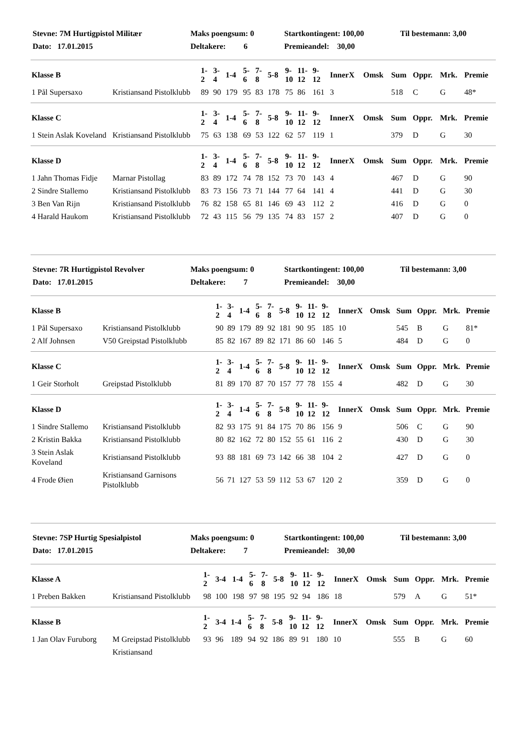| Stevne: 7M Hurtigpistol Militær | Maks poengsum: 0 | Startkontingent: 100,00 | Til bestemann: 3,00 |
| Dato: 17.01.2015 | Deltakere: 6 | Premieandel: 30,00 | |
| Klasse B | | 1- 2 | 3- 4 | 1-4 | 5- 6 | 7- 8 | 5-8 | 9- 10 | 11- 12 | 9- 12 | InnerX | Omsk | Sum | Oppr. | Mrk. | Premie |
| --- | --- | --- | --- | --- | --- | --- | --- | --- | --- | --- | --- | --- | --- | --- | --- | --- |
| 1 Pål Supersaxo | Kristiansand Pistolklubb | 89 | 90 | 179 | 95 | 83 | 178 | 75 | 86 | 161 | 3 | | 518 | C | G | 48* |
| Klasse C | | 1- 2 | 3- 4 | 1-4 | 5- 6 | 7- 8 | 5-8 | 9- 10 | 11- 12 | 9- 12 | InnerX | Omsk | Sum | Oppr. | Mrk. | Premie |
| --- | --- | --- | --- | --- | --- | --- | --- | --- | --- | --- | --- | --- | --- | --- | --- | --- |
| 1 Stein Aslak Koveland | Kristiansand Pistolklubb | 75 | 63 | 138 | 69 | 53 | 122 | 62 | 57 | 119 | 1 | | 379 | D | G | 30 |
| Klasse D | | 1- 2 | 3- 4 | 1-4 | 5- 6 | 7- 8 | 5-8 | 9- 10 | 11- 12 | 9- 12 | InnerX | Omsk | Sum | Oppr. | Mrk. | Premie |
| --- | --- | --- | --- | --- | --- | --- | --- | --- | --- | --- | --- | --- | --- | --- | --- | --- |
| 1 Jahn Thomas Fidje | Marnar Pistollag | 83 | 89 | 172 | 74 | 78 | 152 | 73 | 70 | 143 | 4 | | 467 | D | G | 90 |
| 2 Sindre Stallemo | Kristiansand Pistolklubb | 83 | 73 | 156 | 73 | 71 | 144 | 77 | 64 | 141 | 4 | | 441 | D | G | 30 |
| 3 Ben Van Rijn | Kristiansand Pistolklubb | 76 | 82 | 158 | 65 | 81 | 146 | 69 | 43 | 112 | 2 | | 416 | D | G | 0 |
| 4 Harald Haukom | Kristiansand Pistolklubb | 72 | 43 | 115 | 56 | 79 | 135 | 74 | 83 | 157 | 2 | | 407 | D | G | 0 |
| Stevne: 7R Hurtigpistol Revolver | Maks poengsum: 0 | Startkontingent: 100,00 | Til bestemann: 3,00 |
| Dato: 17.01.2015 | Deltakere: 7 | Premieandel: 30,00 | |
| Klasse B | | 1- 2 | 3- 4 | 1-4 | 5- 6 | 7- 8 | 5-8 | 9- 10 | 11- 12 | 9- 12 | InnerX | Omsk | Sum | Oppr. | Mrk. | Premie |
| --- | --- | --- | --- | --- | --- | --- | --- | --- | --- | --- | --- | --- | --- | --- | --- | --- |
| 1 Pål Supersaxo | Kristiansand Pistolklubb | 90 | 89 | 179 | 89 | 92 | 181 | 90 | 95 | 185 | 10 | | 545 | B | G | 81* |
| 2 Alf Johnsen | V50 Greipstad Pistolklubb | 85 | 82 | 167 | 89 | 82 | 171 | 86 | 60 | 146 | 5 | | 484 | D | G | 0 |
| Klasse C | | 1- 2 | 3- 4 | 1-4 | 5- 6 | 7- 8 | 5-8 | 9- 10 | 11- 12 | 9- 12 | InnerX | Omsk | Sum | Oppr. | Mrk. | Premie |
| --- | --- | --- | --- | --- | --- | --- | --- | --- | --- | --- | --- | --- | --- | --- | --- | --- |
| 1 Geir Storholt | Greipstad Pistolklubb | 81 | 89 | 170 | 87 | 70 | 157 | 77 | 78 | 155 | 4 | | 482 | D | G | 30 |
| Klasse D | | 1- 2 | 3- 4 | 1-4 | 5- 6 | 7- 8 | 5-8 | 9- 10 | 11- 12 | 9- 12 | InnerX | Omsk | Sum | Oppr. | Mrk. | Premie |
| --- | --- | --- | --- | --- | --- | --- | --- | --- | --- | --- | --- | --- | --- | --- | --- | --- |
| 1 Sindre Stallemo | Kristiansand Pistolklubb | 82 | 93 | 175 | 91 | 84 | 175 | 70 | 86 | 156 | 9 | | 506 | C | G | 90 |
| 2 Kristin Bakka | Kristiansand Pistolklubb | 80 | 82 | 162 | 72 | 80 | 152 | 55 | 61 | 116 | 2 | | 430 | D | G | 30 |
| 3 Stein Aslak Koveland | Kristiansand Pistolklubb | 93 | 88 | 181 | 69 | 73 | 142 | 66 | 38 | 104 | 2 | | 427 | D | G | 0 |
| 4 Frode Øien | Kristiansand Garnisons Pistolklubb | 56 | 71 | 127 | 53 | 59 | 112 | 53 | 67 | 120 | 2 | | 359 | D | G | 0 |
| Stevne: 7SP Hurtig Spesialpistol | Maks poengsum: 0 | Startkontingent: 100,00 | Til bestemann: 3,00 |
| Dato: 17.01.2015 | Deltakere: 7 | Premieandel: 30,00 | |
| Klasse A | | 1- 2 | 3-4 | 1-4 | 5- 6 | 7- 8 | 5-8 | 9- 10 | 11- 12 | 9- 12 | InnerX | Omsk | Sum | Oppr. | Mrk. | Premie |
| --- | --- | --- | --- | --- | --- | --- | --- | --- | --- | --- | --- | --- | --- | --- | --- | --- |
| 1 Preben Bakken | Kristiansand Pistolklubb | 98 | 100 | 198 | 97 | 98 | 195 | 92 | 94 | 186 | 18 | | 579 | A | G | 51* |
| Klasse B | | 1- 2 | 3-4 | 1-4 | 5- 6 | 7- 8 | 5-8 | 9- 10 | 11- 12 | 9- 12 | InnerX | Omsk | Sum | Oppr. | Mrk. | Premie |
| --- | --- | --- | --- | --- | --- | --- | --- | --- | --- | --- | --- | --- | --- | --- | --- | --- |
| 1 Jan Olav Furuborg | M Greipstad Pistolklubb | 93 | 96 | 189 | 94 | 92 | 186 | 89 | 91 | 180 | 10 | | 555 | B | G | 60 |
| | Kristiansand | | | | | | | | | | | | | | | |